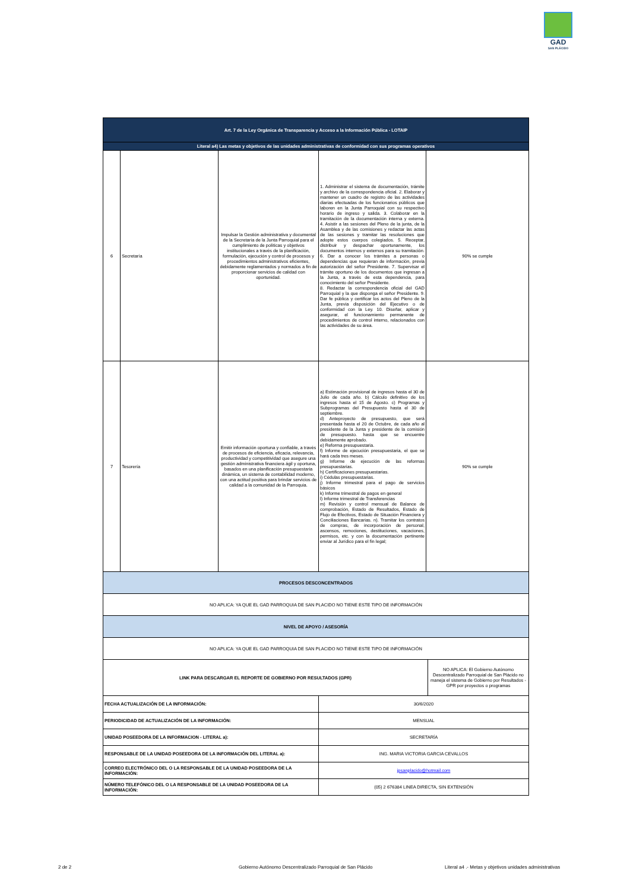GAD
SAN PLÁCIDO
| Art. 7 de la Ley Orgánica de Transparencia y Acceso a la Información Pública - LOTAIP | | | | | |
| Literal a4) Las metas y objetivos de las unidades administrativas de conformidad con sus programas operativos | | | | | |
| 6 | Secretaría | Impulsar la Gestión administrativa y documental de la Secretaría de la Junta Parroquial para el cumplimiento de políticas y objetivos institucionales a través de la planificación, formulación, ejecución y control de procesos y procedimientos administrativos eficientes, debidamente reglamentados y normados a fin de proporcionar servicios de calidad con oportunidad. | 1. Administrar el sistema de documentación, trámite y archivo de la correspondencia oficial. 2. Elaborar y mantener un cuadro de registro de las actividades diarias efectuadas de los funcionarios públicos que laboren en la Junta Parroquial con su respectivo horario de ingreso y salida. 3. Colaborar en la tramitación de la documentación interna y externa. 4. Asistir a las sesiones del Pleno de la junta, de la Asamblea y de las comisiones y redactar las actas de las sesiones y tramitar las resoluciones que adopte estos cuerpos colegiados. 5. Receptar, distribuir y despachar oportunamente, los documentos internos y externos para su tramitación. 6. Dar a conocer los trámites a personas o dependencias que requieran de información, previa autorización del señor Presidente. 7. Supervisar el trámite oportuno de los documentos que ingresan a la Junta, a través de esta dependencia, para conocimiento del señor Presidente. 8. Redactar la correspondencia oficial del GAD Parroquial y la que disponga el señor Presidente. 9. Dar fe pública y certificar los actos del Pleno de la Junta, previa disposición del Ejecutivo o de conformidad con la Ley. 10. Diseñar, aplicar y asegurar, el funcionamiento permanente de procedimientos de control interno, relacionados con las actividades de su área. | 90% se cumple | |
| 7 | Tesorería | Emitir información oportuna y confiable, a través de procesos de eficiencia, eficacia, relevancia, productividad y competitividad que asegure una gestión administrativa financiera ágil y oportuna, basados en una planificación presupuestaria dinámica, un sistema de contabilidad moderno, con una actitud positiva para brindar servicios de calidad a la comunidad de la Parroquia. | a) Estimación provisional de ingresos hasta el 30 de Julio de cada año. b) Cálculo definitivo de los ingresos hasta el 15 de Agosto. c) Programas y Subprogramas del Presupuesto hasta el 30 de septiembre. d) Anteproyecto de presupuesto, que será presentada hasta el 20 de Octubre, de cada año al presidente de la Junta y presidente de la comisión de presupuesto. hasta que se encuentre debidamente aprobado. e) Reforma presupuestaria. f) Informe de ejecución presupuestaria, el que se hará cada tres meses. g) Informe de ejecución de las reformas presupuestarias. h) Certificaciones presupuestarias. i) Cédulas presupuestarias. j) Informe trimestral para el pago de servicios básicos k) Informe trimestral de pagos en general l) Informe trimestral de Transferencias m) Revisión y control mensual de Balance de comprobación, Estado de Resultados, Estado de Flujo de Efectivos, Estado de Situación Financiera y Conciliaciones Bancarias. n). Tramitar los contratos de compras, de incorporación de personal, ascensos, remociones, destituciones, vacaciones, permisos, etc. y con la documentación pertinente enviar al Jurídico para el fin legal; | 90% se cumple | |
| PROCESOS DESCONCENTRADOS | | | | | |
| NO APLICA: YA QUE EL GAD PARROQUIA DE SAN PLACIDO NO TIENE ESTE TIPO DE INFORMACIÓN | | | | | |
| NIVEL DE APOYO / ASESORÍA | | | | | |
| NO APLICA: YA QUE EL GAD PARROQUIA DE SAN PLACIDO NO TIENE ESTE TIPO DE INFORMACIÓN | | | | | |
| LINK PARA DESCARGAR EL REPORTE DE GOBIERNO POR RESULTADOS (GPR) | | | | | NO APLICA: El Gobierno Autónomo Descentralizado Parroquial de San Plácido no maneja el sistema de Gobierno por Resultados - GPR por proyectos o programas |
| FECHA ACTUALIZACIÓN DE LA INFORMACIÓN: | | | 30/6/2020 | | |
| PERIODICIDAD DE ACTUALIZACIÓN DE LA INFORMACIÓN: | | | MENSUAL | | |
| UNIDAD POSEEDORA DE LA INFORMACION - LITERAL a): | | | SECRETARÍA | | |
| RESPONSABLE DE LA UNIDAD POSEEDORA DE LA INFORMACIÓN DEL LITERAL a): | | | ING. MARIA VICTORIA GARCIA CEVALLOS | | |
| CORREO ELECTRÓNICO DEL O LA RESPONSABLE DE LA UNIDAD POSEEDORA DE LA INFORMACIÓN: | | | jpsanplacido@hotmail.com | | |
| NÚMERO TELEFÓNICO DEL O LA RESPONSABLE DE LA UNIDAD POSEEDORA DE LA INFORMACIÓN: | | | (05) 2 676384 LINEA DIRECTA, SIN EXTENSIÓN | | |
2 de 2
Gobierno Autónomo Descentralizado Parroquial de San Plácido
Literal a4 .- Metas y objetivos unidades administrativas